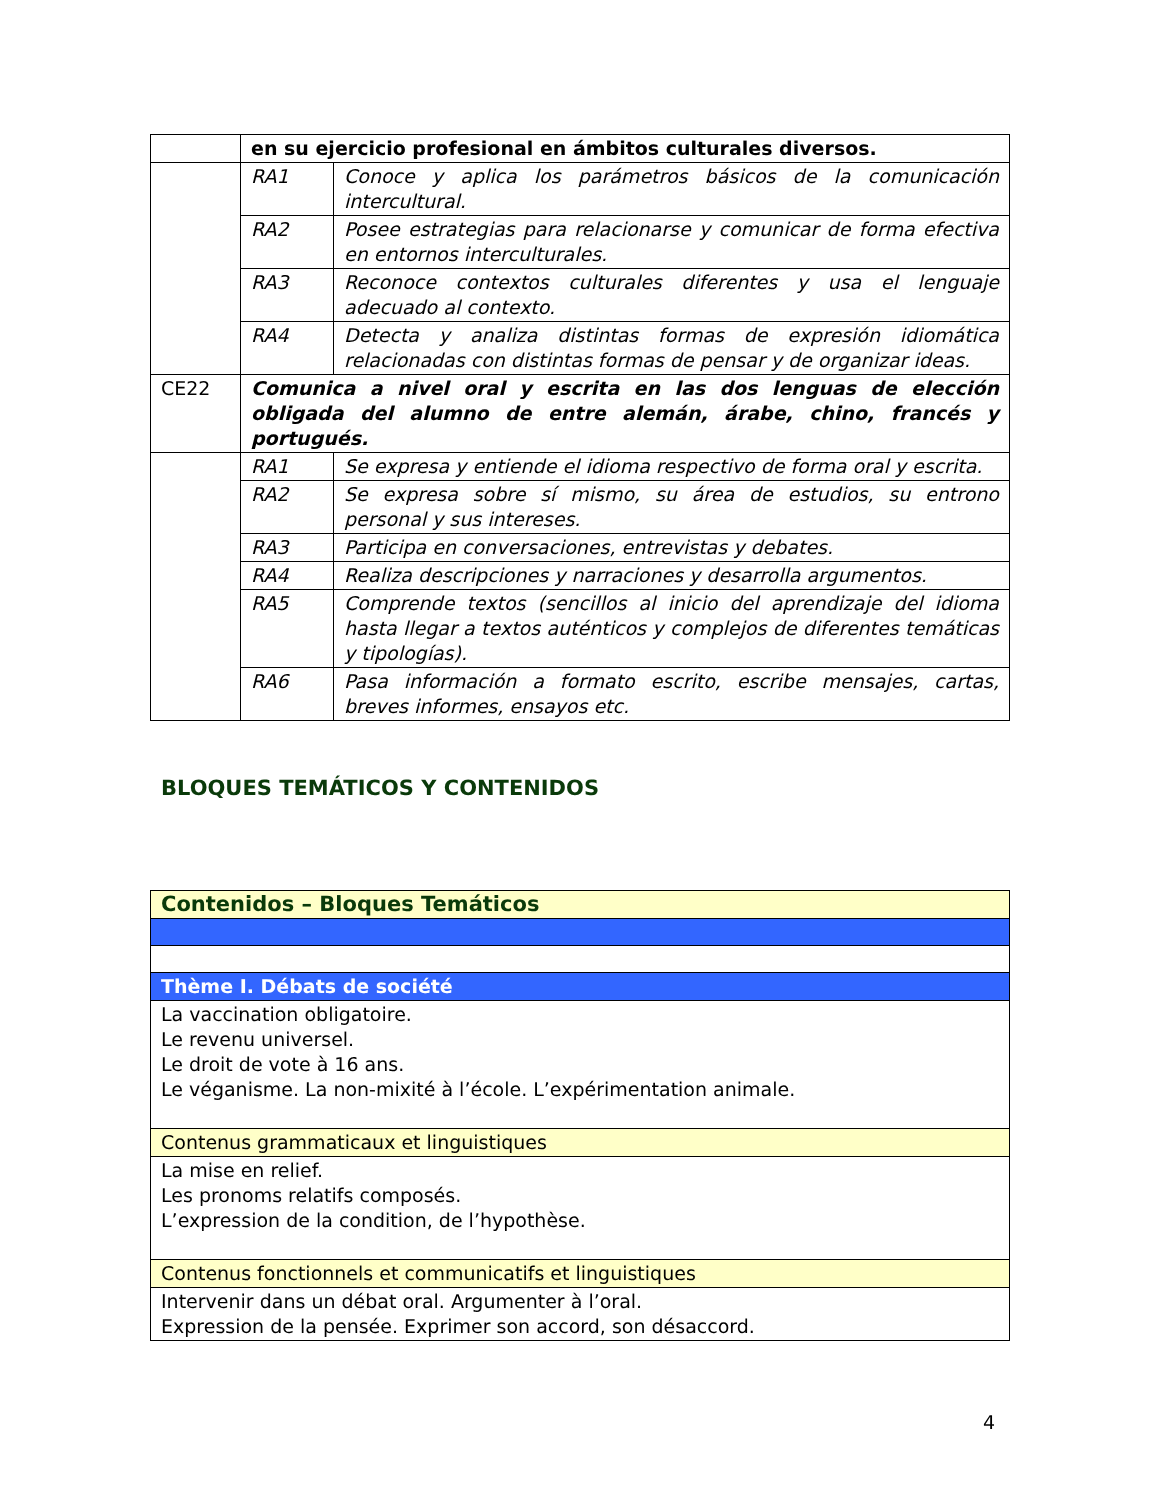| | en su ejercicio profesional en ámbitos culturales diversos. | |
| | RA1 | Conoce y aplica los parámetros básicos de la comunicación intercultural. |
| | RA2 | Posee estrategias para relacionarse y comunicar de forma efectiva en entornos interculturales. |
| | RA3 | Reconoce contextos culturales diferentes y usa el lenguaje adecuado al contexto. |
| | RA4 | Detecta y analiza distintas formas de expresión idiomática relacionadas con distintas formas de pensar y de organizar ideas. |
| CE22 | Comunica a nivel oral y escrita en las dos lenguas de elección obligada del alumno de entre alemán, árabe, chino, francés y portugués. | |
| | RA1 | Se expresa y entiende el idioma respectivo de forma oral y escrita. |
| | RA2 | Se expresa sobre sí mismo, su área de estudios, su entrono personal y sus intereses. |
| | RA3 | Participa en conversaciones, entrevistas y debates. |
| | RA4 | Realiza descripciones y narraciones y desarrolla argumentos. |
| | RA5 | Comprende textos (sencillos al inicio del aprendizaje del idioma hasta llegar a textos auténticos y complejos de diferentes temáticas y tipologías). |
| | RA6 | Pasa información a formato escrito, escribe mensajes, cartas, breves informes, ensayos etc. |
BLOQUES TEMÁTICOS Y CONTENIDOS
| Contenidos – Bloques Temáticos |
| Thème I. Débats de société |
| La vaccination obligatoire. Le revenu universel. Le droit de vote à 16 ans. Le véganisme. La non-mixité à l’école. L’expérimentation animale. |
| Contenus grammaticaux et linguistiques |
| La mise en relief. Les pronoms relatifs composés. L’expression de la condition, de l’hypothèse. |
| Contenus fonctionnels et communicatifs et linguistiques |
| Intervenir dans un débat oral. Argumenter à l’oral. Expression de la pensée. Exprimer son accord, son désaccord. |
4